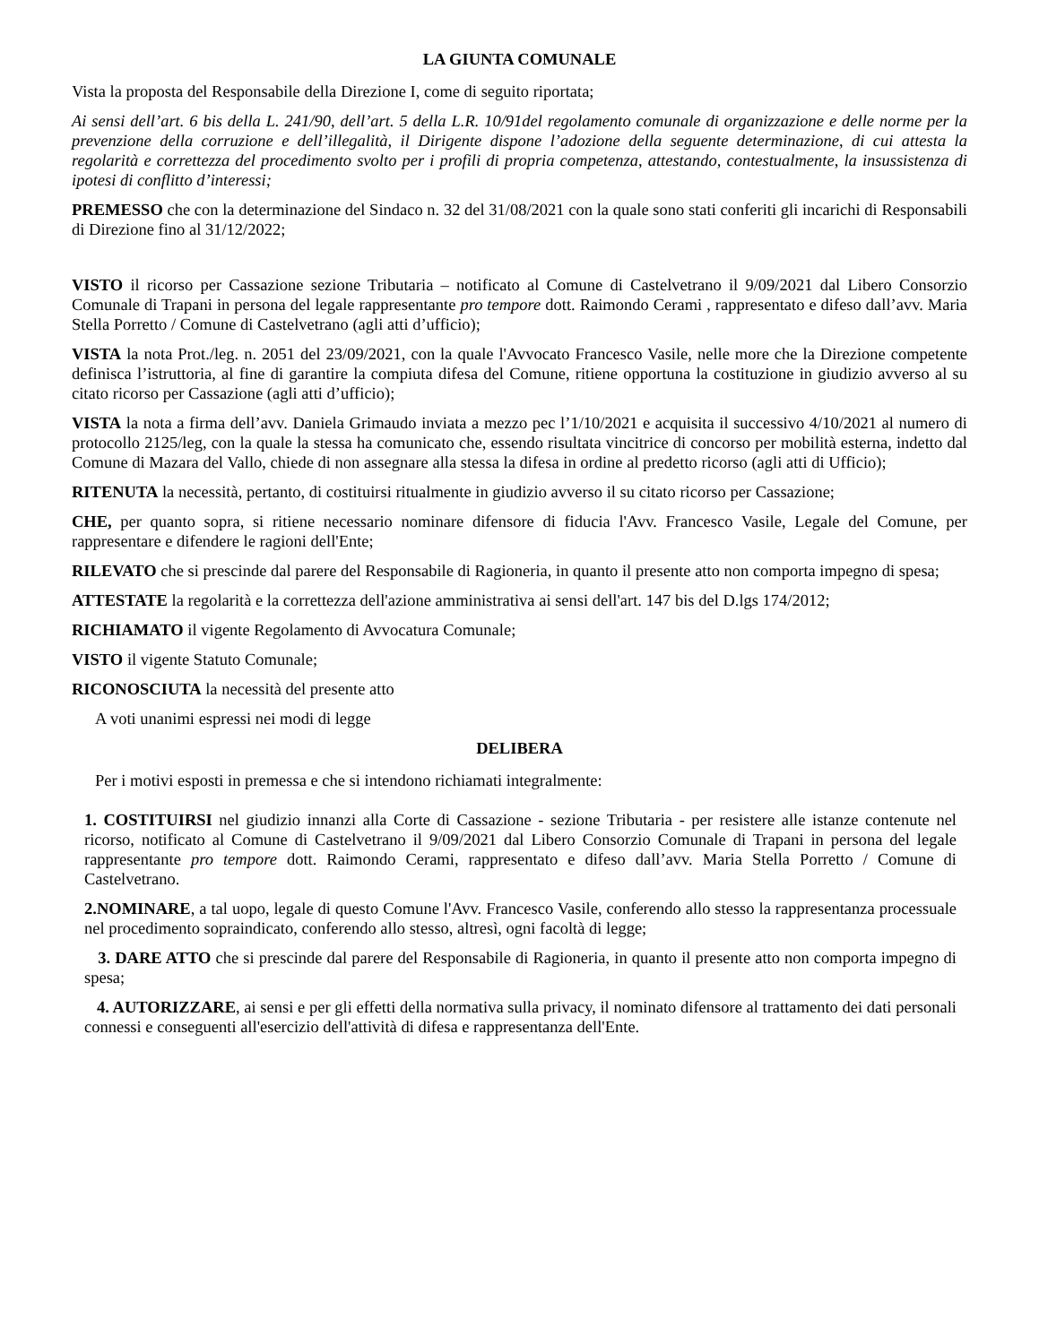LA GIUNTA COMUNALE
Vista la proposta del Responsabile della Direzione I, come di seguito riportata;
Ai sensi dell’art. 6 bis della L. 241/90, dell’art. 5 della L.R. 10/91del regolamento comunale di organizzazione e delle norme per la prevenzione della corruzione e dell’illegalità, il Dirigente dispone l’adozione della seguente determinazione, di cui attesta la regolarità e correttezza del procedimento svolto per i profili di propria competenza, attestando, contestualmente, la insussistenza di ipotesi di conflitto d’interessi;
PREMESSO che con la determinazione del Sindaco n. 32 del 31/08/2021 con la quale sono stati conferiti gli incarichi di Responsabili di Direzione fino al 31/12/2022;
VISTO il ricorso per Cassazione sezione Tributaria – notificato al Comune di Castelvetrano il 9/09/2021 dal Libero Consorzio Comunale di Trapani in persona del legale rappresentante pro tempore dott. Raimondo Cerami , rappresentato e difeso dall’avv. Maria Stella Porretto / Comune di Castelvetrano (agli atti d’ufficio);
VISTA la nota Prot./leg. n. 2051 del 23/09/2021, con la quale l'Avvocato Francesco Vasile, nelle more che la Direzione competente definisca l’istruttoria, al fine di garantire la compiuta difesa del Comune, ritiene opportuna la costituzione in giudizio avverso al su citato ricorso per Cassazione (agli atti d’ufficio);
VISTA la nota a firma dell’avv. Daniela Grimaudo inviata a mezzo pec l’1/10/2021 e acquisita il successivo 4/10/2021 al numero di protocollo 2125/leg, con la quale la stessa ha comunicato che, essendo risultata vincitrice di concorso per mobilità esterna, indetto dal Comune di Mazara del Vallo, chiede di non assegnare alla stessa la difesa in ordine al predetto ricorso (agli atti di Ufficio);
RITENUTA la necessità, pertanto, di costituirsi ritualmente in giudizio avverso il su citato ricorso per Cassazione;
CHE, per quanto sopra, si ritiene necessario nominare difensore di fiducia l'Avv. Francesco Vasile, Legale del Comune, per rappresentare e difendere le ragioni dell'Ente;
RILEVATO che si prescinde dal parere del Responsabile di Ragioneria, in quanto il presente atto non comporta impegno di spesa;
ATTESTATE la regolarità e la correttezza dell'azione amministrativa ai sensi dell'art. 147 bis del D.lgs 174/2012;
RICHIAMATO il vigente Regolamento di Avvocatura Comunale;
VISTO il vigente Statuto Comunale;
RICONOSCIUTA la necessità del presente atto
A voti unanimi espressi nei modi di legge
DELIBERA
Per i motivi esposti in premessa e che si intendono richiamati integralmente:
1. COSTITUIRSI nel giudizio innanzi alla Corte di Cassazione - sezione Tributaria - per resistere alle istanze contenute nel ricorso, notificato al Comune di Castelvetrano il 9/09/2021 dal Libero Consorzio Comunale di Trapani in persona del legale rappresentante pro tempore dott. Raimondo Cerami, rappresentato e difeso dall’avv. Maria Stella Porretto / Comune di Castelvetrano.
2.NOMINARE, a tal uopo, legale di questo Comune l'Avv. Francesco Vasile, conferendo allo stesso la rappresentanza processuale nel procedimento sopraindicato, conferendo allo stesso, altresì, ogni facoltà di legge;
3. DARE ATTO che si prescinde dal parere del Responsabile di Ragioneria, in quanto il presente atto non comporta impegno di spesa;
4. AUTORIZZARE, ai sensi e per gli effetti della normativa sulla privacy, il nominato difensore al trattamento dei dati personali connessi e conseguenti all'esercizio dell'attività di difesa e rappresentanza dell'Ente.